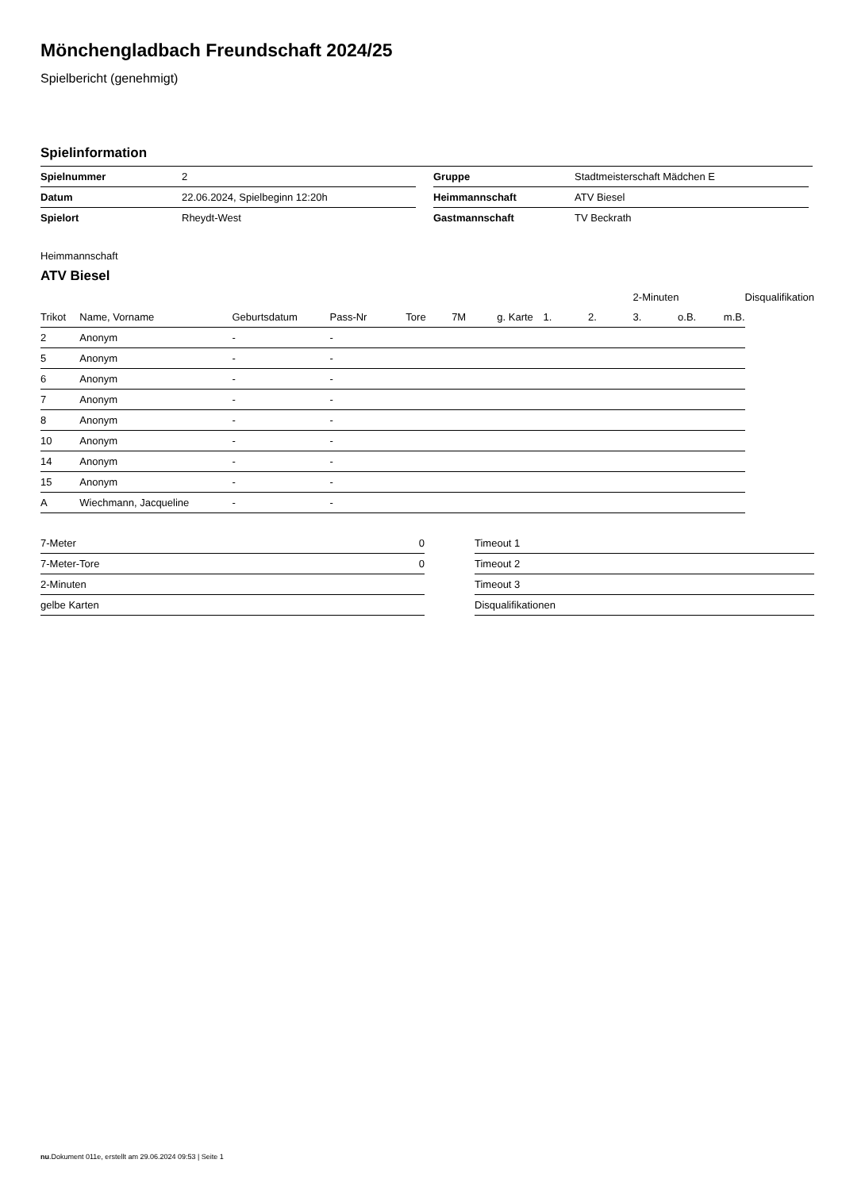Mönchengladbach Freundschaft 2024/25
Spielbericht (genehmigt)
Spielinformation
| Spielnummer | 2 |
| Datum | 22.06.2024, Spielbeginn 12:20h |
| Spielort | Rheydt-West |
| Gruppe | Stadtmeisterschaft Mädchen E |
| Heimmannschaft | ATV Biesel |
| Gastmannschaft | TV Beckrath |
Heimmannschaft
ATV Biesel
| | | | | | | | | | 2-Minuten | | | Disqualifikation |
| Trikot | Name, Vorname | Geburtsdatum | Pass-Nr | Tore | 7M | g. Karte | 1. | 2. | 3. | o.B. | m.B. | |
| 2 | Anonym | - | - | | | | | | | | | |
| 5 | Anonym | - | - | | | | | | | | | |
| 6 | Anonym | - | - | | | | | | | | | |
| 7 | Anonym | - | - | | | | | | | | | |
| 8 | Anonym | - | - | | | | | | | | | |
| 10 | Anonym | - | - | | | | | | | | | |
| 14 | Anonym | - | - | | | | | | | | | |
| 15 | Anonym | - | - | | | | | | | | | |
| A | Wiechmann, Jacqueline | - | - | | | | | | | | | |
| 7-Meter | 0 |
| 7-Meter-Tore | 0 |
| 2-Minuten | |
| gelbe Karten | |
| Timeout 1 |
| Timeout 2 |
| Timeout 3 |
| Disqualifikationen |
nu.Dokument 011e, erstellt am 29.06.2024 09:53 | Seite 1